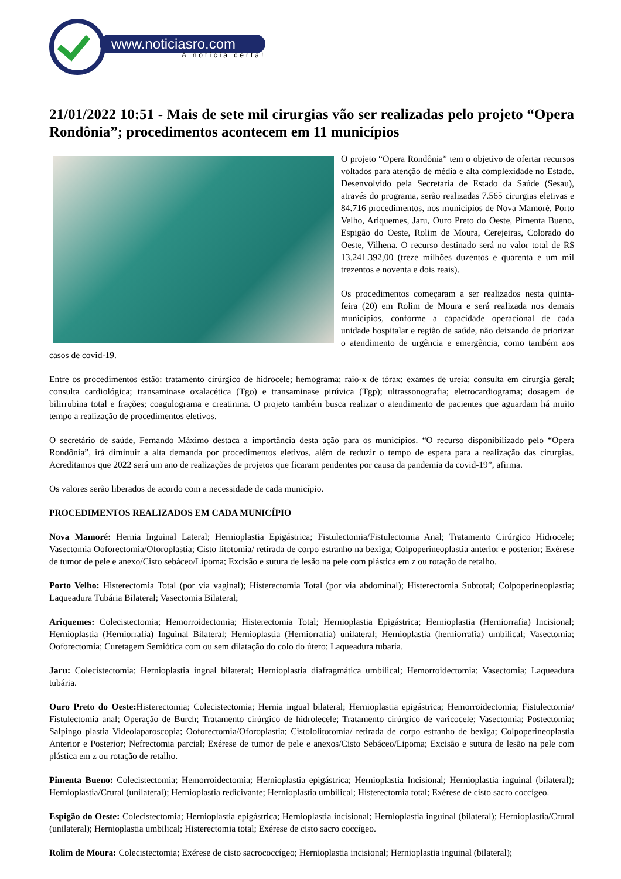www.noticiasro.com
A notícia certa!
21/01/2022 10:51 - Mais de sete mil cirurgias vão ser realizadas pelo projeto “Opera Rondônia”; procedimentos acontecem em 11 municípios
O projeto “Opera Rondônia” tem o objetivo de ofertar recursos voltados para atenção de média e alta complexidade no Estado. Desenvolvido pela Secretaria de Estado da Saúde (Sesau), através do programa, serão realizadas 7.565 cirurgias eletivas e 84.716 procedimentos, nos municípios de Nova Mamoré, Porto Velho, Ariquemes, Jaru, Ouro Preto do Oeste, Pimenta Bueno, Espigão do Oeste, Rolim de Moura, Cerejeiras, Colorado do Oeste, Vilhena. O recurso destinado será no valor total de R$ 13.241.392,00 (treze milhões duzentos e quarenta e um mil trezentos e noventa e dois reais).
Os procedimentos começaram a ser realizados nesta quinta-feira (20) em Rolim de Moura e será realizada nos demais municípios, conforme a capacidade operacional de cada unidade hospitalar e região de saúde, não deixando de priorizar o atendimento de urgência e emergência, como também aos casos de covid-19.
Entre os procedimentos estão: tratamento cirúrgico de hidrocele; hemograma; raio-x de tórax; exames de ureia; consulta em cirurgia geral; consulta cardiológica; transaminase oxalacética (Tgo) e transaminase pirúvica (Tgp); ultrassonografia; eletrocardiograma; dosagem de bilirrubina total e frações; coagulograma e creatinina. O projeto também busca realizar o atendimento de pacientes que aguardam há muito tempo a realização de procedimentos eletivos.
O secretário de saúde, Fernando Máximo destaca a importância desta ação para os municípios. “O recurso disponibilizado pelo “Opera Rondônia”, irá diminuir a alta demanda por procedimentos eletivos, além de reduzir o tempo de espera para a realização das cirurgias. Acreditamos que 2022 será um ano de realizações de projetos que ficaram pendentes por causa da pandemia da covid-19”, afirma.
Os valores serão liberados de acordo com a necessidade de cada município.
PROCEDIMENTOS REALIZADOS EM CADA MUNICÍPIO
Nova Mamoré: Hernia Inguinal Lateral; Hernioplastia Epigástrica; Fistulectomia/Fistulectomia Anal; Tratamento Cirúrgico Hidrocele; Vasectomia Ooforectomia/Oforoplastia; Cisto litotomia/ retirada de corpo estranho na bexiga; Colpoperineoplastia anterior e posterior; Exérese de tumor de pele e anexo/Cisto sebáceo/Lipoma; Excisão e sutura de lesão na pele com plástica em z ou rotação de retalho.
Porto Velho: Histerectomia Total (por via vaginal); Histerectomia Total (por via abdominal); Histerectomia Subtotal; Colpoperineoplastia; Laqueadura Tubária Bilateral; Vasectomia Bilateral;
Ariquemes: Colecistectomia; Hemorroidectomia; Histerectomia Total; Hernioplastia Epigástrica; Hernioplastia (Herniorrafia) Incisional; Hernioplastia (Herniorrafia) Inguinal Bilateral; Hernioplastia (Herniorrafia) unilateral; Hernioplastia (herniorrafia) umbilical; Vasectomia; Ooforectomia; Curetagem Semiótica com ou sem dilatação do colo do útero; Laqueadura tubaria.
Jaru: Colecistectomia; Hernioplastia ingnal bilateral; Hernioplastia diafragmática umbilical; Hemorroidectomia; Vasectomia; Laqueadura tubária.
Ouro Preto do Oeste: Histerectomia; Colecistectomia; Hernia ingual bilateral; Hernioplastia epigástrica; Hemorroidectomia; Fistulectomia/ Fistulectomia anal; Operação de Burch; Tratamento cirúrgico de hidrolecele; Tratamento cirúrgico de varicocele; Vasectomia; Postectomia; Salpingo plastia Videolaparoscopia; Ooforectomia/Oforoplastia; Cistololitotomia/ retirada de corpo estranho de bexiga; Colpoperineoplastia Anterior e Posterior; Nefrectomia parcial; Exérese de tumor de pele e anexos/Cisto Sebáceo/Lipoma; Excisão e sutura de lesão na pele com plástica em z ou rotação de retalho.
Pimenta Bueno: Colecistectomia; Hemorroidectomia; Hernioplastia epigástrica; Hernioplastia Incisional; Hernioplastia inguinal (bilateral); Hernioplastia/Crural (unilateral); Hernioplastia redicivante; Hernioplastia umbilical; Histerectomia total; Exérese de cisto sacro coccígeo.
Espigão do Oeste: Colecistectomia; Hernioplastia epigástrica; Hernioplastia incisional; Hernioplastia inguinal (bilateral); Hernioplastia/Crural (unilateral); Hernioplastia umbilical; Histerectomia total; Exérese de cisto sacro coccígeo.
Rolim de Moura: Colecistectomia; Exérese de cisto sacrococcígeo; Hernioplastia incisional; Hernioplastia inguinal (bilateral);